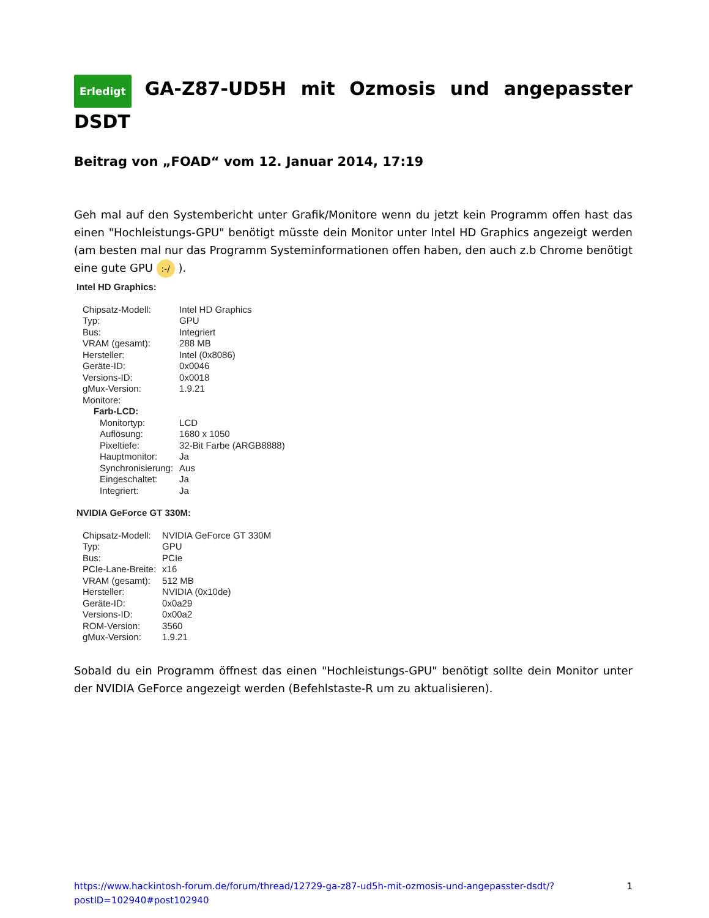Erledigt GA-Z87-UD5H mit Ozmosis und angepasster DSDT
Beitrag von „FOAD“ vom 12. Januar 2014, 17:19
Geh mal auf den Systembericht unter Grafik/Monitore wenn du jetzt kein Programm offen hast das einen "Hochleistungs-GPU" benötigt müsste dein Monitor unter Intel HD Graphics angezeigt werden (am besten mal nur das Programm Systeminformationen offen haben, den auch z.b Chrome benötigt eine gute GPU :-/ ).
Intel HD Graphics:
| Chipsatz-Modell: | Intel HD Graphics |
| Typ: | GPU |
| Bus: | Integriert |
| VRAM (gesamt): | 288 MB |
| Hersteller: | Intel (0x8086) |
| Geräte-ID: | 0x0046 |
| Versions-ID: | 0x0018 |
| gMux-Version: | 1.9.21 |
| Monitore: | |
| Farb-LCD: | |
| Monitortyp: | LCD |
| Auflösung: | 1680 x 1050 |
| Pixeltiefe: | 32-Bit Farbe (ARGB8888) |
| Hauptmonitor: | Ja |
| Synchronisierung: | Aus |
| Eingeschaltet: | Ja |
| Integriert: | Ja |
NVIDIA GeForce GT 330M:
| Chipsatz-Modell: | NVIDIA GeForce GT 330M |
| Typ: | GPU |
| Bus: | PCIe |
| PCIe-Lane-Breite: | x16 |
| VRAM (gesamt): | 512 MB |
| Hersteller: | NVIDIA (0x10de) |
| Geräte-ID: | 0x0a29 |
| Versions-ID: | 0x00a2 |
| ROM-Version: | 3560 |
| gMux-Version: | 1.9.21 |
Sobald du ein Programm öffnest das einen "Hochleistungs-GPU" benötigt sollte dein Monitor unter der NVIDIA GeForce angezeigt werden (Befehlstaste-R um zu aktualisieren).
https://www.hackintosh-forum.de/forum/thread/12729-ga-z87-ud5h-mit-ozmosis-und-angepasster-dsdt/?postID=102940#post102940 1